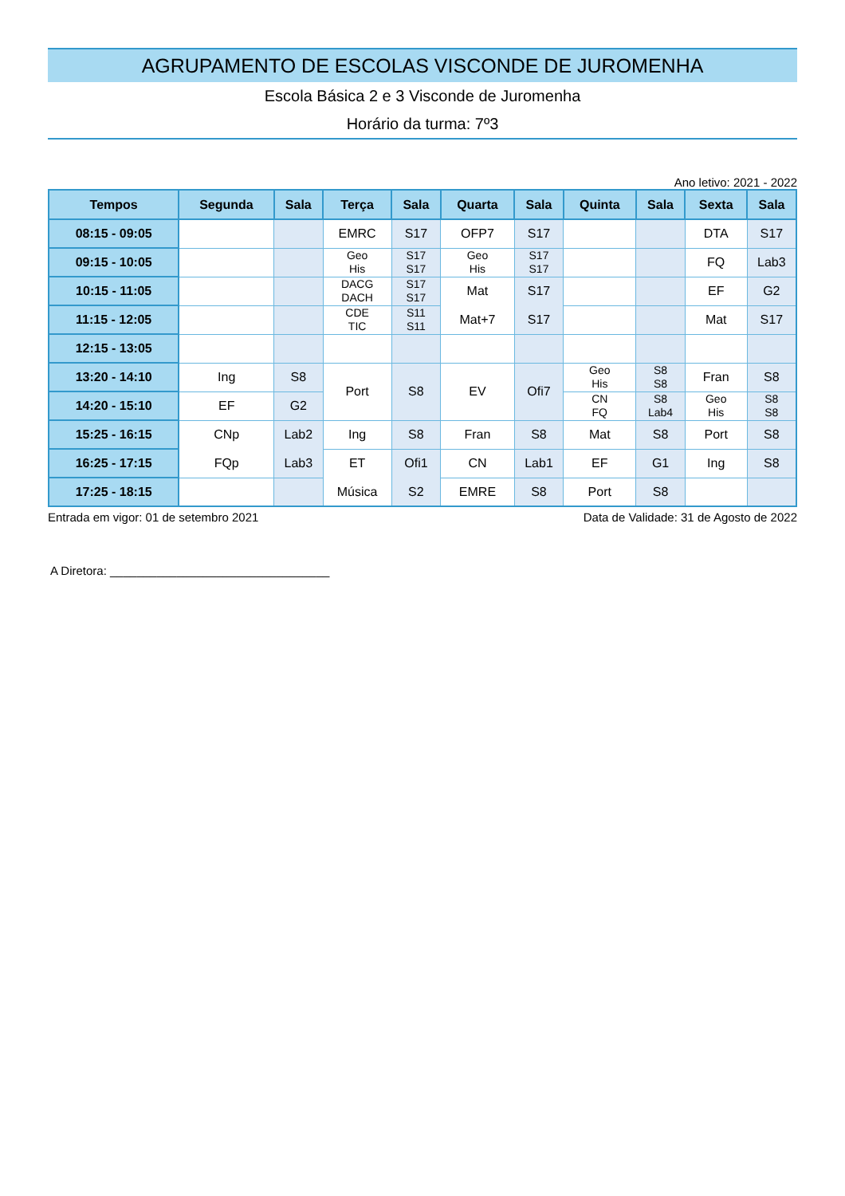AGRUPAMENTO DE ESCOLAS VISCONDE DE JUROMENHA
Escola Básica 2 e 3 Visconde de Juromenha
Horário da turma: 7º3
Ano letivo: 2021 - 2022
| Tempos | Segunda | Sala | Terça | Sala | Quarta | Sala | Quinta | Sala | Sexta | Sala |
| --- | --- | --- | --- | --- | --- | --- | --- | --- | --- | --- |
| 08:15 - 09:05 | | | EMRC | S17 | OFP7 | S17 | | | DTA | S17 |
| 09:15 - 10:05 | | | Geo His | S17 S17 | Geo His | S17 S17 | | | FQ | Lab3 |
| 10:15 - 11:05 | | | DACG DACH | S17 S17 | Mat Mat+7 | S17 S17 | | | EF | G2 |
| 11:15 - 12:05 | | | CDE TIC | S11 S11 | | | | | Mat | S17 |
| 12:15 - 13:05 | | | | | | | | | | |
| 13:20 - 14:10 | Ing | S8 | Port | S8 | EV | Ofi7 | Geo His | S8 S8 | Fran | S8 |
| 14:20 - 15:10 | EF | G2 | | | | | CN FQ | S8 Lab4 | Geo His | S8 S8 |
| 15:25 - 16:15 | CNp FQp | Lab2 Lab3 | Ing | S8 | Fran | S8 | Mat | S8 | Port | S8 |
| 16:25 - 17:15 | | | ET Música | Ofi1 S2 | CN | Lab1 | EF | G1 | Ing | S8 |
| 17:25 - 18:15 | | | | | EMRE | S8 | Port | S8 | | |
Entrada em vigor: 01 de setembro 2021 Data de Validade: 31 de Agosto de 2022
A Diretora: _________________________________